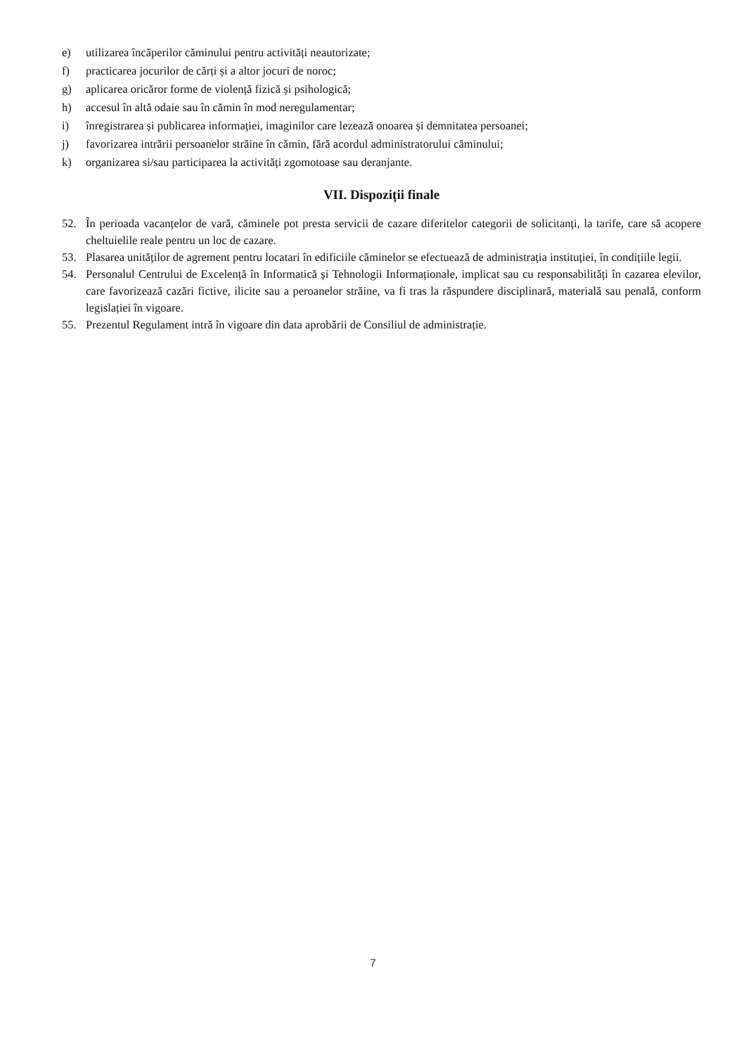e) utilizarea încăperilor căminului pentru activități neautorizate;
f) practicarea jocurilor de cărți și a altor jocuri de noroc;
g) aplicarea oricăror forme de violență fizică și psihologică;
h) accesul în altă odaie sau în cămin în mod neregulamentar;
i) înregistrarea și publicarea informației, imaginilor care lezează onoarea și demnitatea persoanei;
j) favorizarea intrării persoanelor străine în cămin, fără acordul administratorului căminului;
k) organizarea si/sau participarea la activități zgomotoase sau deranjante.
VII. Dispoziții finale
52. În perioada vacanțelor de vară, căminele pot presta servicii de cazare diferitelor categorii de solicitanți, la tarife, care să acopere cheltuielile reale pentru un loc de cazare.
53. Plasarea unităților de agrement pentru locatari în edificiile căminelor se efectuează de administrația instituției, în condițiile legii.
54. Personalul Centrului de Excelență în Informatică și Tehnologii Informaționale, implicat sau cu responsabilități în cazarea elevilor, care favorizează cazări fictive, ilicite sau a peroanelor străine, va fi tras la răspundere disciplinară, materială sau penală, conform legislației în vigoare.
55. Prezentul Regulament intră în vigoare din data aprobării de Consiliul de administrație.
7